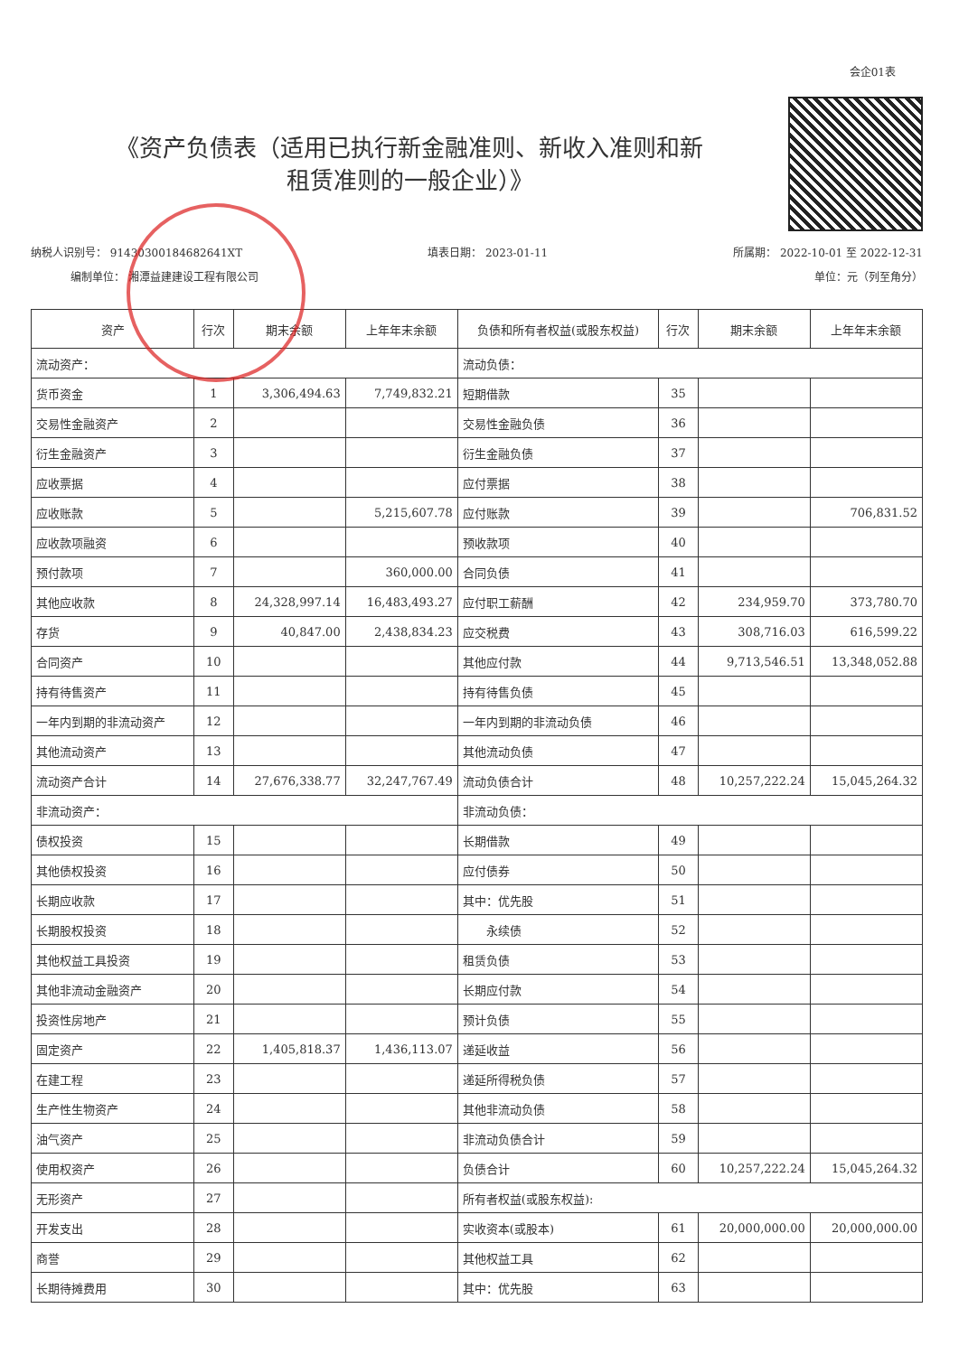会企01表
《资产负债表（适用已执行新金融准则、新收入准则和新
租赁准则的一般企业）》
纳税人识别号： 91430300184682641XT 填表日期： 2023-01-11 所属期： 2022-10-01 至 2022-12-31
编制单位： 湘潭益建建设工程有限公司 单位：元（列至角分）
| 资产 | 行次 | 期末余额 | 上年年末余额 | 负债和所有者权益(或股东权益) | 行次 | 期末余额 | 上年年末余额 |
| --- | --- | --- | --- | --- | --- | --- | --- |
| 流动资产： | | | | 流动负债： | | | |
| 货币资金 | 1 | 3,306,494.63 | 7,749,832.21 | 短期借款 | 35 | | |
| 交易性金融资产 | 2 | | | 交易性金融负债 | 36 | | |
| 衍生金融资产 | 3 | | | 衍生金融负债 | 37 | | |
| 应收票据 | 4 | | | 应付票据 | 38 | | |
| 应收账款 | 5 | | 5,215,607.78 | 应付账款 | 39 | | 706,831.52 |
| 应收款项融资 | 6 | | | 预收款项 | 40 | | |
| 预付款项 | 7 | | 360,000.00 | 合同负债 | 41 | | |
| 其他应收款 | 8 | 24,328,997.14 | 16,483,493.27 | 应付职工薪酬 | 42 | 234,959.70 | 373,780.70 |
| 存货 | 9 | 40,847.00 | 2,438,834.23 | 应交税费 | 43 | 308,716.03 | 616,599.22 |
| 合同资产 | 10 | | | 其他应付款 | 44 | 9,713,546.51 | 13,348,052.88 |
| 持有待售资产 | 11 | | | 持有待售负债 | 45 | | |
| 一年内到期的非流动资产 | 12 | | | 一年内到期的非流动负债 | 46 | | |
| 其他流动资产 | 13 | | | 其他流动负债 | 47 | | |
| 流动资产合计 | 14 | 27,676,338.77 | 32,247,767.49 | 流动负债合计 | 48 | 10,257,222.24 | 15,045,264.32 |
| 非流动资产： | | | | 非流动负债： | | | |
| 债权投资 | 15 | | | 长期借款 | 49 | | |
| 其他债权投资 | 16 | | | 应付债券 | 50 | | |
| 长期应收款 | 17 | | | 其中：优先股 | 51 | | |
| 长期股权投资 | 18 | | | 永续债 | 52 | | |
| 其他权益工具投资 | 19 | | | 租赁负债 | 53 | | |
| 其他非流动金融资产 | 20 | | | 长期应付款 | 54 | | |
| 投资性房地产 | 21 | | | 预计负债 | 55 | | |
| 固定资产 | 22 | 1,405,818.37 | 1,436,113.07 | 递延收益 | 56 | | |
| 在建工程 | 23 | | | 递延所得税负债 | 57 | | |
| 生产性生物资产 | 24 | | | 其他非流动负债 | 58 | | |
| 油气资产 | 25 | | | 非流动负债合计 | 59 | | |
| 使用权资产 | 26 | | | 负债合计 | 60 | 10,257,222.24 | 15,045,264.32 |
| 无形资产 | 27 | | | 所有者权益(或股东权益): | | | |
| 开发支出 | 28 | | | 实收资本(或股本) | 61 | 20,000,000.00 | 20,000,000.00 |
| 商誉 | 29 | | | 其他权益工具 | 62 | | |
| 长期待摊费用 | 30 | | | 其中：优先股 | 63 | | |